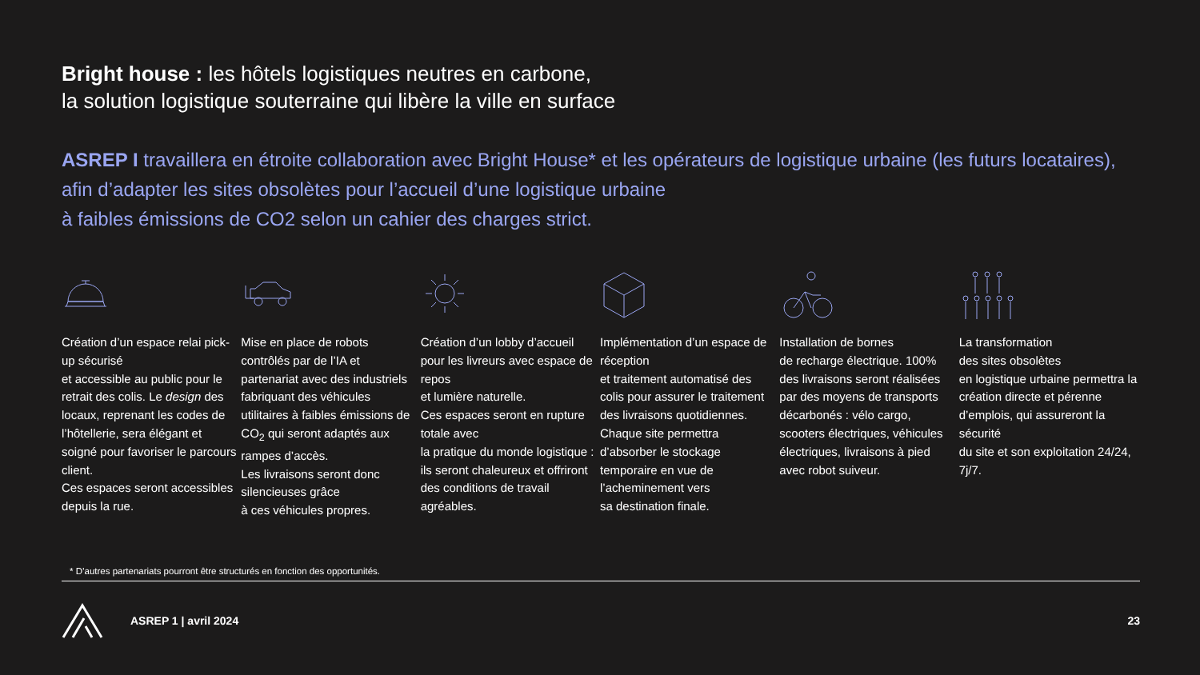Bright house : les hôtels logistiques neutres en carbone,
la solution logistique souterraine qui libère la ville en surface
ASREP I travaillera en étroite collaboration avec Bright House* et les opérateurs de logistique urbaine (les futurs locataires), afin d’adapter les sites obsolètes pour l’accueil d’une logistique urbaine
à faibles émissions de CO2 selon un cahier des charges strict.
Création d’un espace relai pick-up sécurisé
et accessible au public pour le retrait des colis. Le design des locaux, reprenant les codes de l’hôtellerie, sera élégant et soigné pour favoriser le parcours client.
Ces espaces seront accessibles depuis la rue.
Mise en place de robots contrôlés par de l’IA et partenariat avec des industriels fabriquant des véhicules utilitaires à faibles émissions de CO<sub>2</sub> qui seront adaptés aux rampes d’accès.
Les livraisons seront donc silencieuses grâce
à ces véhicules propres.
Création d’un lobby d’accueil pour les livreurs avec espace de repos
et lumière naturelle.
Ces espaces seront en rupture totale avec
la pratique du monde logistique : ils seront chaleureux et offriront des conditions de travail agréables.
Implémentation d’un espace de réception
et traitement automatisé des colis pour assurer le traitement des livraisons quotidiennes. Chaque site permettra d’absorber le stockage temporaire en vue de l’acheminement vers
sa destination finale.
Installation de bornes
de recharge électrique. 100% des livraisons seront réalisées par des moyens de transports décarbonés : vélo cargo, scooters électriques, véhicules électriques, livraisons à pied avec robot suiveur.
La transformation
des sites obsolètes
en logistique urbaine permettra la création directe et pérenne d’emplois, qui assureront la sécurité
du site et son exploitation 24/24, 7j/7.
* D’autres partenariats pourront être structurés en fonction des opportunités.
ASREP 1 | avril 2024 23